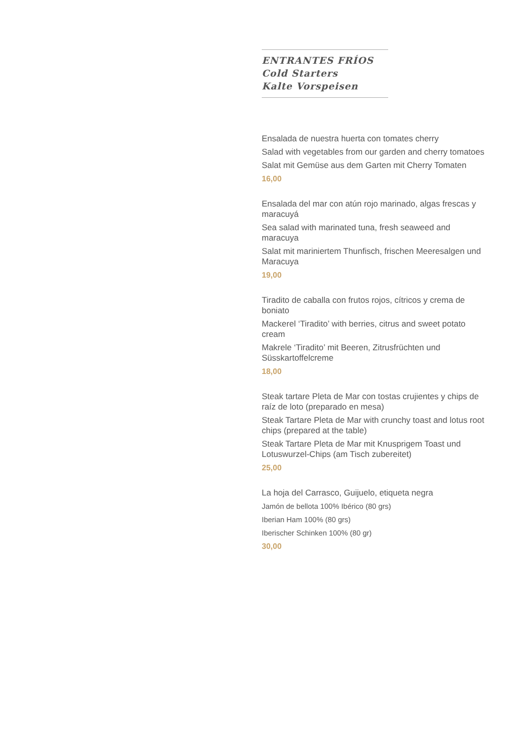ENTRANTES FRÍOS
Cold Starters
Kalte Vorspeisen
Ensalada de nuestra huerta con tomates cherry
Salad with vegetables from our garden and cherry tomatoes
Salat mit Gemüse aus dem Garten mit Cherry Tomaten
16,00
Ensalada del mar con atún rojo marinado, algas frescas y maracuyá
Sea salad with marinated tuna, fresh seaweed and maracuya
Salat mit mariniertem Thunfisch, frischen Meeresalgen und Maracuya
19,00
Tiradito de caballa con frutos rojos, cítricos y crema de boniato
Mackerel ‘Tiradito’ with berries, citrus and sweet potato cream
Makrele ‘Tiradito’ mit Beeren, Zitrusfrüchten und Süsskartoffelcreme
18,00
Steak tartare Pleta de Mar con tostas crujientes y chips de raíz de loto (preparado en mesa)
Steak Tartare Pleta de Mar with crunchy toast and lotus root chips (prepared at the table)
Steak Tartare Pleta de Mar mit Knusprigem Toast und Lotuswurzel-Chips (am Tisch zubereitet)
25,00
La hoja del Carrasco, Guijuelo, etiqueta negra
Jamón de bellota 100% Ibérico (80 grs)
Iberian Ham 100% (80 grs)
Iberischer Schinken 100% (80 gr)
30,00